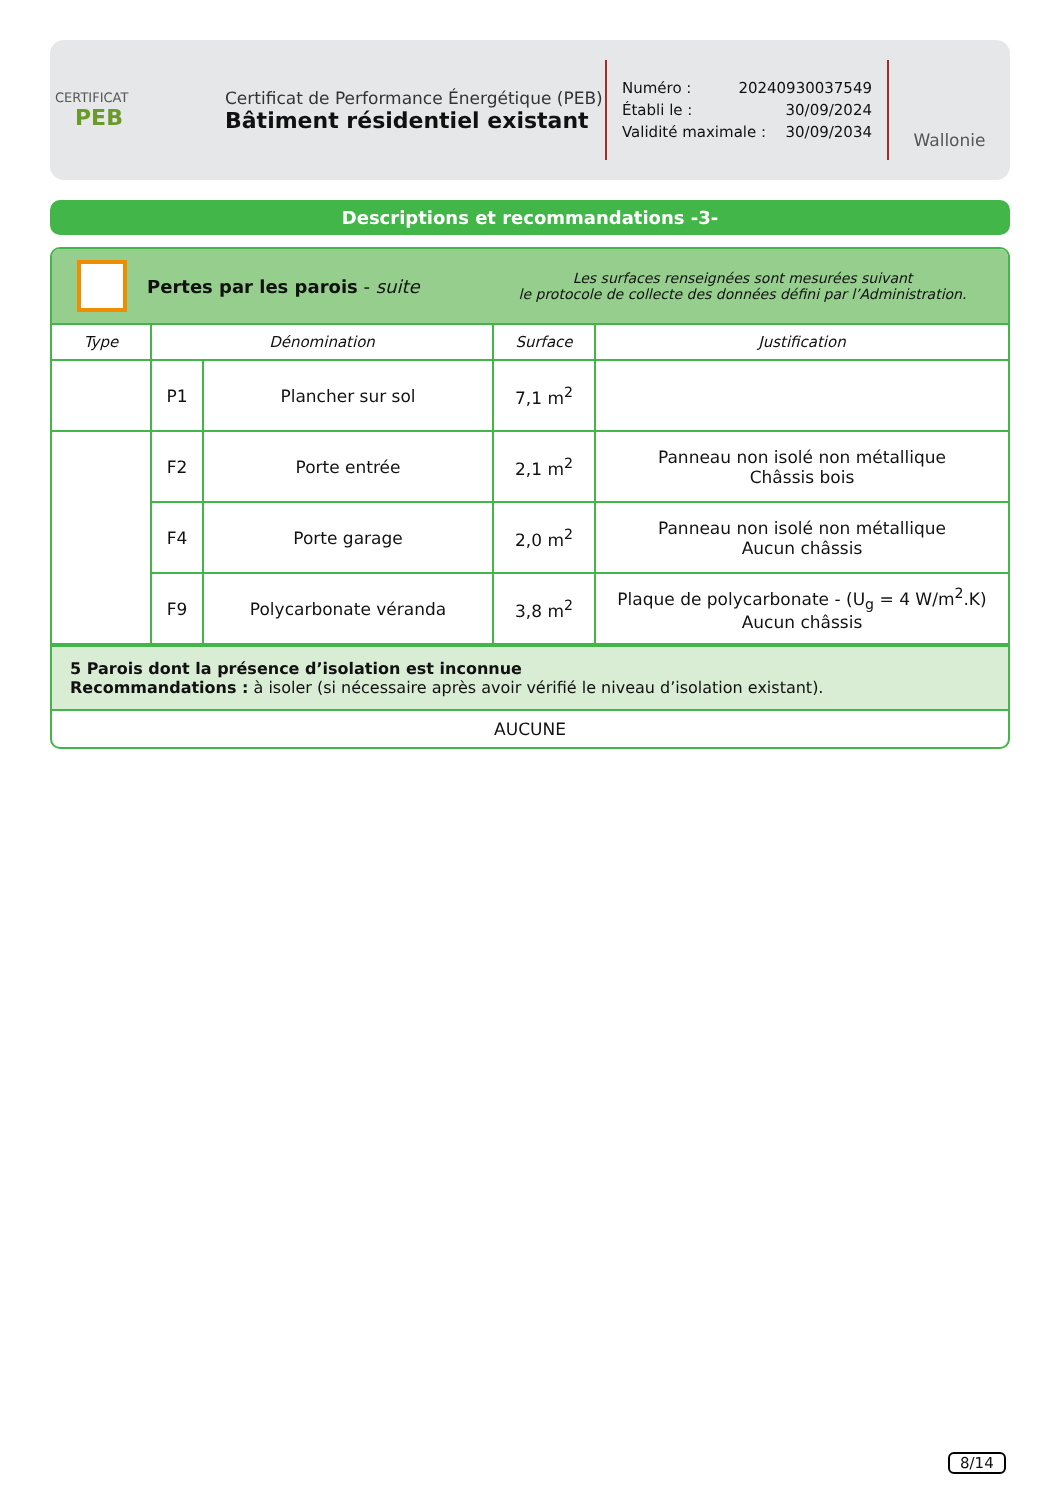CERTIFICAT
PEB
Certificat de Performance Énergétique (PEB)
Bâtiment résidentiel existant
Numéro : 20240930037549
Établi le : 30/09/2024
Validité maximale : 30/09/2034
Wallonie
Descriptions et recommandations -3-
Pertes par les parois - suite
Les surfaces renseignées sont mesurées suivant
le protocole de collecte des données défini par l’Administration.
| Type | Dénomination | | Surface | Justification |
| --- | --- | --- | --- | --- |
| | P1 | Plancher sur sol | 7,1 m<sup>2</sup> | |
| | F2 | Porte entrée | 2,1 m<sup>2</sup> | Panneau non isolé non métallique Châssis bois |
| | F4 | Porte garage | 2,0 m<sup>2</sup> | Panneau non isolé non métallique Aucun châssis |
| | F9 | Polycarbonate véranda | 3,8 m<sup>2</sup> | Plaque de polycarbonate - (U<sub>g</sub> = 4 W/m<sup>2</sup>.K) Aucun châssis |
5 Parois dont la présence d’isolation est inconnue
Recommandations : à isoler (si nécessaire après avoir vérifié le niveau d’isolation existant).
AUCUNE
8/14